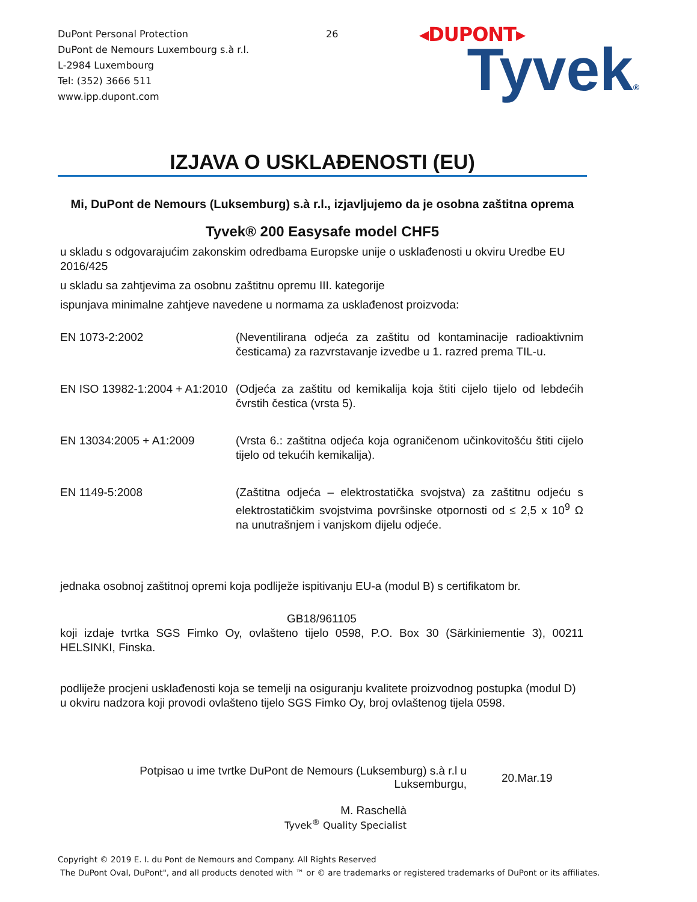DuPont Personal Protection
DuPont de Nemours Luxembourg s.à r.l.
L-2984 Luxembourg
Tel: (352) 3666 511
www.ipp.dupont.com
26
◂DUPONT▸
Tyvek®
IZJAVA O USKLAĐENOSTI (EU)
Mi, DuPont de Nemours (Luksemburg) s.à r.l., izjavljujemo da je osobna zaštitna oprema
Tyvek® 200 Easysafe model CHF5
u skladu s odgovarajućim zakonskim odredbama Europske unije o usklađenosti u okviru Uredbe EU 2016/425
u skladu sa zahtjevima za osobnu zaštitnu opremu III. kategorije
ispunjava minimalne zahtjeve navedene u normama za usklađenost proizvoda:
| EN 1073-2:2002 | (Neventilirana odjeća za zaštitu od kontaminacije radioaktivnim česticama) za razvrstavanje izvedbe u 1. razred prema TIL-u. |
| EN ISO 13982-1:2004 + A1:2010 | (Odjeća za zaštitu od kemikalija koja štiti cijelo tijelo od lebdećih čvrstih čestica (vrsta 5). |
| EN 13034:2005 + A1:2009 | (Vrsta 6.: zaštitna odjeća koja ograničenom učinkovitošću štiti cijelo tijelo od tekućih kemikalija). |
| EN 1149-5:2008 | (Zaštitna odjeća – elektrostatička svojstva) za zaštitnu odjeću s elektrostatičkim svojstvima površinske otpornosti od ≤ 2,5 x 10<sup>9</sup> Ω na unutrašnjem i vanjskom dijelu odjeće. |
jednaka osobnoj zaštitnoj opremi koja podliježe ispitivanju EU-a (modul B) s certifikatom br.
GB18/961105
koji izdaje tvrtka SGS Fimko Oy, ovlašteno tijelo 0598, P.O. Box 30 (Särkiniementie 3), 00211 HELSINKI, Finska.
podliježe procjeni usklađenosti koja se temelji na osiguranju kvalitete proizvodnog postupka (modul D) u okviru nadzora koji provodi ovlašteno tijelo SGS Fimko Oy, broj ovlaštenog tijela 0598.
Potpisao u ime tvrtke DuPont de Nemours (Luksemburg) s.à r.l u Luksemburgu,
20.Mar.19
M. Raschellà
Tyvek<sup>®</sup> Quality Specialist
Copyright © 2019 E. I. du Pont de Nemours and Company. All Rights Reserved
The DuPont Oval, DuPont", and all products denoted with ™ or © are trademarks or registered trademarks of DuPont or its affiliates.